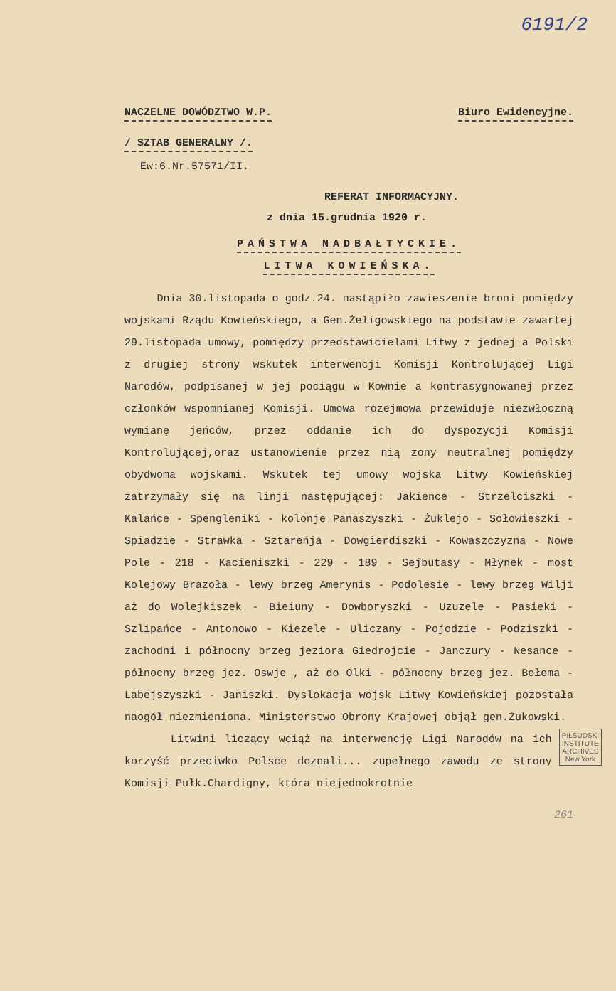6191/2
NACZELNE DOWÓDZTWO W.P. Biuro Ewidencyjne.
/ SZTAB GENERALNY /.
Ew:6.Nr.57571/II.
REFERAT INFORMACYJNY.
z dnia 15.grudnia 1920 r.
PAŃSTWA NADBAŁTYCKIE.
LITWA KOWIEŃSKA.
Dnia 30.listopada o godz.24. nastąpiło zawieszenie broni pomiędzy wojskami Rządu Kowieńskiego, a Gen.Żeligowskiego na podstawie zawartej 29.listopada umowy, pomiędzy przedstawicielami Litwy z jednej a Polski z drugiej strony wskutek interwencji Komisji Kontrolującej Ligi Narodów, podpisanej w jej pociągu w Kownie a kontrasygnowanej przez członków wspomnianej Komisji. Umowa rozejmowa przewiduje niezwłoczną wymianę jeńców, przez oddanie ich do dyspozycji Komisji Kontrolującej,oraz ustanowienie przez nią zony neutralnej pomiędzy obydwoma wojskami. Wskutek tej umowy wojska Litwy Kowieńskiej zatrzymały się na linji następującej: Jakience - Strzelciszki - Kalańce - Spengleniki - kolonje Panaszyszki - Żuklejo - Sołowieszki - Spiadzie - Strawka - Sztareńja - Dowgierdiszki - Kowaszczyzna - Nowe Pole - 218 - Kacieniszki - 229 - 189 - Sejbutasy - Młynek - most Kolejowy Brazoła - lewy brzeg Amerynis - Podolesie - lewy brzeg Wilji aż do Wolejkiszek - Bieiuny - Dowboryszki - Uzuzele - Pasieki - Szlipańce - Antonowo - Kiezele - Uliczany - Pojodzie - Podziszki - zachodni i północny brzeg jeziora Giedrojcie - Janczury - Nesance - północny brzeg jez. Oswje , aż do Olki - północny brzeg jez. Bołoma - Labejszyszki - Janiszki. Dyslokacja wojsk Litwy Kowieńskiej pozostała naogół niezmieniona. Ministerstwo Obrony Krajowej objął gen.Żukowski.
PIŁSUDSKI
INSTITUTE
ARCHIVES
New York
Litwini liczący wciąż na interwencję Ligi Narodów na ich korzyść przeciwko Polsce doznali... zupełnego zawodu ze strony Komisji Pułk.Chardigny, która niejednokrotnie
261